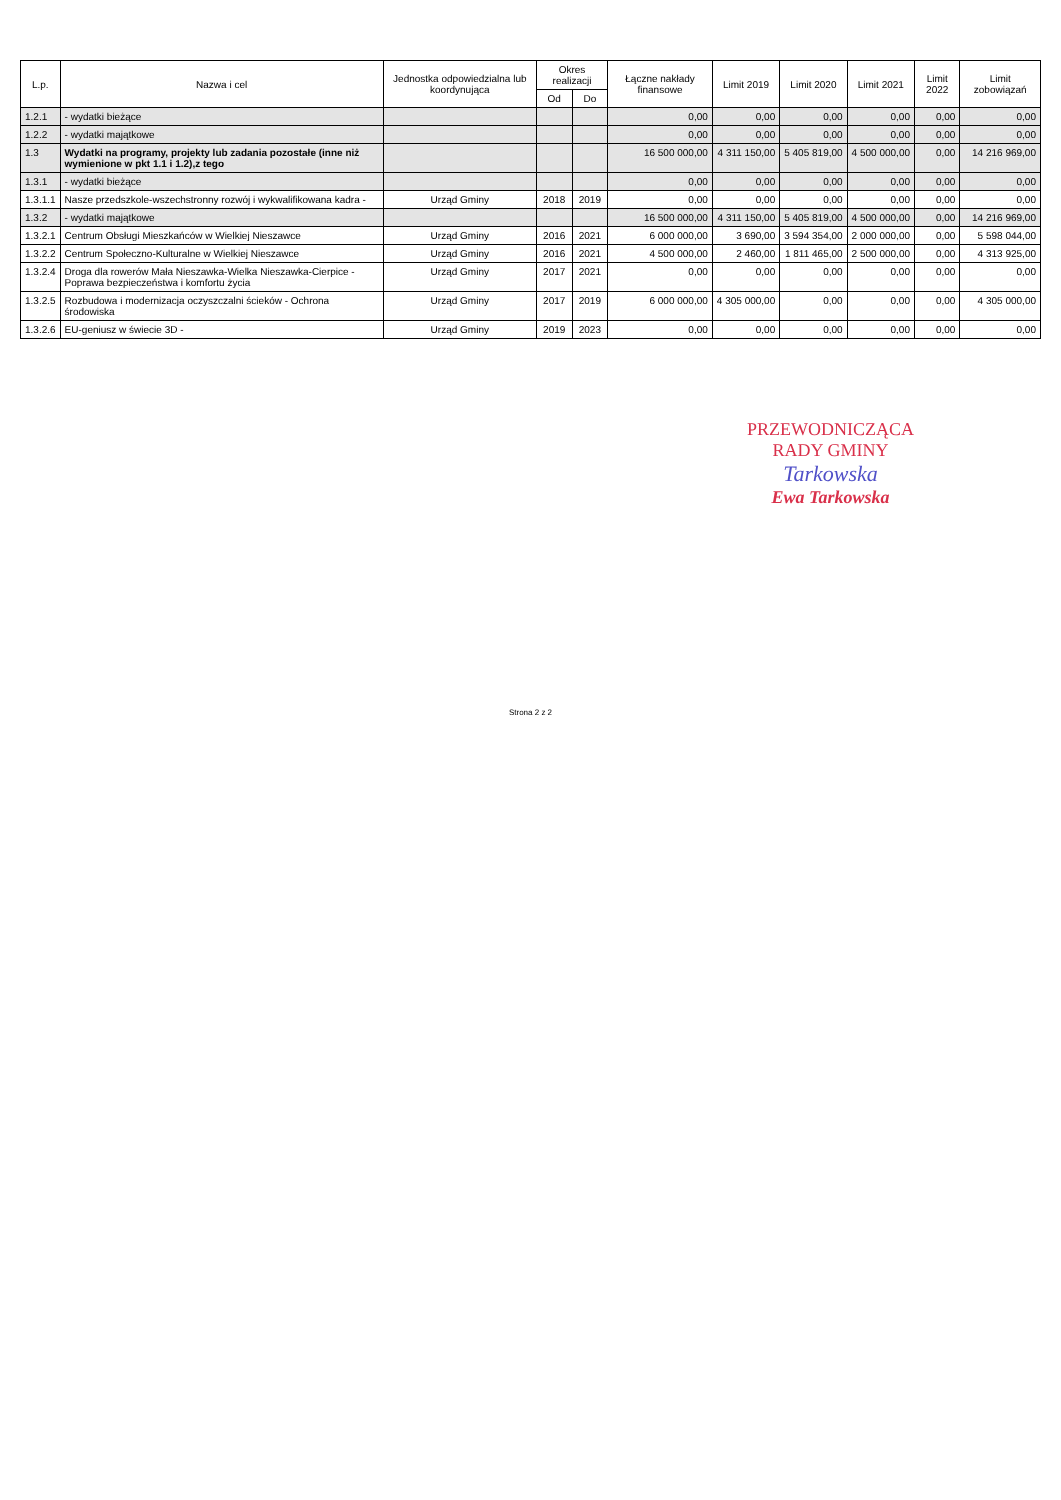| L.p. | Nazwa i cel | Jednostka odpowiedzialna lub koordynująca | Okres realizacji | | Łączne nakłady finansowe | Limit 2019 | Limit 2020 | Limit 2021 | Limit 2022 | Limit zobowiązań |
| --- | --- | --- | --- | --- | --- | --- | --- | --- | --- | --- |
| | | | Od | Do | | | | | | |
| 1.2.1 | - wydatki bieżące | | | | 0,00 | 0,00 | 0,00 | 0,00 | 0,00 | 0,00 |
| 1.2.2 | - wydatki majątkowe | | | | 0,00 | 0,00 | 0,00 | 0,00 | 0,00 | 0,00 |
| 1.3 | Wydatki na programy, projekty lub zadania pozostałe (inne niż wymienione w pkt 1.1 i 1.2),z tego | | | | 16 500 000,00 | 4 311 150,00 | 5 405 819,00 | 4 500 000,00 | 0,00 | 14 216 969,00 |
| 1.3.1 | - wydatki bieżące | | | | 0,00 | 0,00 | 0,00 | 0,00 | 0,00 | 0,00 |
| 1.3.1.1 | Nasze przedszkole-wszechstronny rozwój i wykwalifikowana kadra - | Urząd Gminy | 2018 | 2019 | 0,00 | 0,00 | 0,00 | 0,00 | 0,00 | 0,00 |
| 1.3.2 | - wydatki majątkowe | | | | 16 500 000,00 | 4 311 150,00 | 5 405 819,00 | 4 500 000,00 | 0,00 | 14 216 969,00 |
| 1.3.2.1 | Centrum Obsługi Mieszkańców w Wielkiej Nieszawce | Urząd Gminy | 2016 | 2021 | 6 000 000,00 | 3 690,00 | 3 594 354,00 | 2 000 000,00 | 0,00 | 5 598 044,00 |
| 1.3.2.2 | Centrum Społeczno-Kulturalne w Wielkiej Nieszawce | Urząd Gminy | 2016 | 2021 | 4 500 000,00 | 2 460,00 | 1 811 465,00 | 2 500 000,00 | 0,00 | 4 313 925,00 |
| 1.3.2.4 | Droga dla rowerów Mała Nieszawka-Wielka Nieszawka-Cierpice - Poprawa bezpieczeństwa i komfortu życia | Urząd Gminy | 2017 | 2021 | 0,00 | 0,00 | 0,00 | 0,00 | 0,00 | 0,00 |
| 1.3.2.5 | Rozbudowa i modernizacja oczyszczalni ścieków - Ochrona środowiska | Urząd Gminy | 2017 | 2019 | 6 000 000,00 | 4 305 000,00 | 0,00 | 0,00 | 0,00 | 4 305 000,00 |
| 1.3.2.6 | EU-geniusz w świecie 3D - | Urząd Gminy | 2019 | 2023 | 0,00 | 0,00 | 0,00 | 0,00 | 0,00 | 0,00 |
PRZEWODNICZĄCA
RADY GMINY
Tarkowska
Ewa Tarkowska
Strona 2 z 2